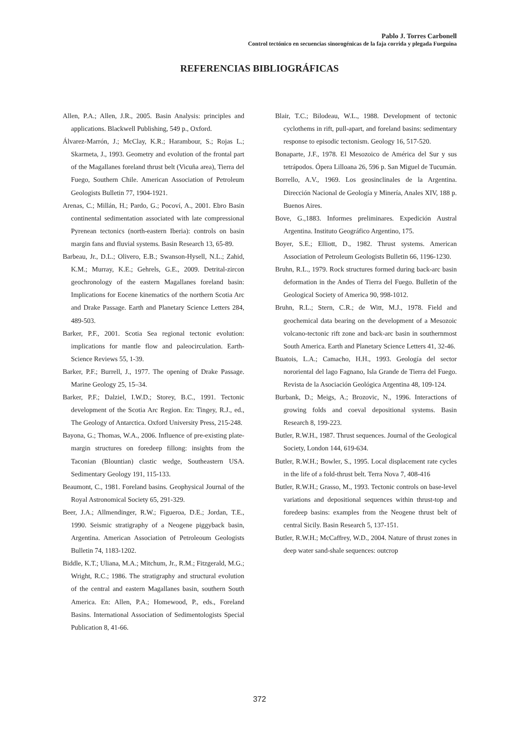Pablo J. Torres Carbonell
Control tectónico en secuencias sinorogénicas de la faja corrida y plegada Fueguina
REFERENCIAS BIBLIOGRÁFICAS
Allen, P.A.; Allen, J.R., 2005. Basin Analysis: principles and applications. Blackwell Publishing, 549 p., Oxford.
Álvarez-Marrón, J.; McClay, K.R.; Harambour, S.; Rojas L.; Skarmeta, J., 1993. Geometry and evolution of the frontal part of the Magallanes foreland thrust belt (Vicuña area), Tierra del Fuego, Southern Chile. American Association of Petroleum Geologists Bulletin 77, 1904-1921.
Arenas, C.; Millán, H.; Pardo, G.; Pocoví, A., 2001. Ebro Basin continental sedimentation associated with late compressional Pyrenean tectonics (north-eastern Iberia): controls on basin margin fans and fluvial systems. Basin Research 13, 65-89.
Barbeau, Jr., D.L.; Olivero, E.B.; Swanson-Hysell, N.L.; Zahid, K.M.; Murray, K.E.; Gehrels, G.E., 2009. Detrital-zircon geochronology of the eastern Magallanes foreland basin: Implications for Eocene kinematics of the northern Scotia Arc and Drake Passage. Earth and Planetary Science Letters 284, 489-503.
Barker, P.F., 2001. Scotia Sea regional tectonic evolution: implications for mantle flow and paleocirculation. Earth-Science Reviews 55, 1-39.
Barker, P.F.; Burrell, J., 1977. The opening of Drake Passage. Marine Geology 25, 15–34.
Barker, P.F.; Dalziel, I.W.D.; Storey, B.C., 1991. Tectonic development of the Scotia Arc Region. En: Tingey, R.J., ed., The Geology of Antarctica. Oxford University Press, 215-248.
Bayona, G.; Thomas, W.A., 2006. Influence of pre-existing plate-margin structures on foredeep fillong: insights from the Taconian (Blountian) clastic wedge, Southeastern USA. Sedimentary Geology 191, 115-133.
Beaumont, C., 1981. Foreland basins. Geophysical Journal of the Royal Astronomical Society 65, 291-329.
Beer, J.A.; Allmendinger, R.W.; Figueroa, D.E.; Jordan, T.E., 1990. Seismic stratigraphy of a Neogene piggyback basin, Argentina. American Association of Petroleoum Geologists Bulletin 74, 1183-1202.
Biddle, K.T.; Uliana, M.A.; Mitchum, Jr., R.M.; Fitzgerald, M.G.; Wright, R.C.; 1986. The stratigraphy and structural evolution of the central and eastern Magallanes basin, southern South America. En: Allen, P.A.; Homewood, P., eds., Foreland Basins. International Association of Sedimentologists Special Publication 8, 41-66.
Blair, T.C.; Bilodeau, W.L., 1988. Development of tectonic cyclothems in rift, pull-apart, and foreland basins: sedimentary response to episodic tectonism. Geology 16, 517-520.
Bonaparte, J.F., 1978. El Mesozoico de América del Sur y sus tetrápodos. Ópera Lilloana 26, 596 p. San Miguel de Tucumán.
Borrello, A.V., 1969. Los geosinclinales de la Argentina. Dirección Nacional de Geología y Minería, Anales XIV, 188 p. Buenos Aires.
Bove, G.,1883. Informes preliminares. Expedición Austral Argentina. Instituto Geográfico Argentino, 175.
Boyer, S.E.; Elliott, D., 1982. Thrust systems. American Association of Petroleum Geologists Bulletin 66, 1196-1230.
Bruhn, R.L., 1979. Rock structures formed during back-arc basin deformation in the Andes of Tierra del Fuego. Bulletin of the Geological Society of America 90, 998-1012.
Bruhn, R.L.; Stern, C.R.; de Witt, M.J., 1978. Field and geochemical data bearing on the development of a Mesozoic volcano-tectonic rift zone and back-arc basin in southernmost South America. Earth and Planetary Science Letters 41, 32-46.
Buatois, L.A.; Camacho, H.H., 1993. Geología del sector nororiental del lago Fagnano, Isla Grande de Tierra del Fuego. Revista de la Asociación Geológica Argentina 48, 109-124.
Burbank, D.; Meigs, A.; Brozovic, N., 1996. Interactions of growing folds and coeval depositional systems. Basin Research 8, 199-223.
Butler, R.W.H., 1987. Thrust sequences. Journal of the Geological Society, London 144, 619-634.
Butler, R.W.H.; Bowler, S., 1995. Local displacement rate cycles in the life of a fold-thrust belt. Terra Nova 7, 408-416
Butler, R.W.H.; Grasso, M., 1993. Tectonic controls on base-level variations and depositional sequences within thrust-top and foredeep basins: examples from the Neogene thrust belt of central Sicily. Basin Research 5, 137-151.
Butler, R.W.H.; McCaffrey, W.D., 2004. Nature of thrust zones in deep water sand-shale sequences: outcrop
372